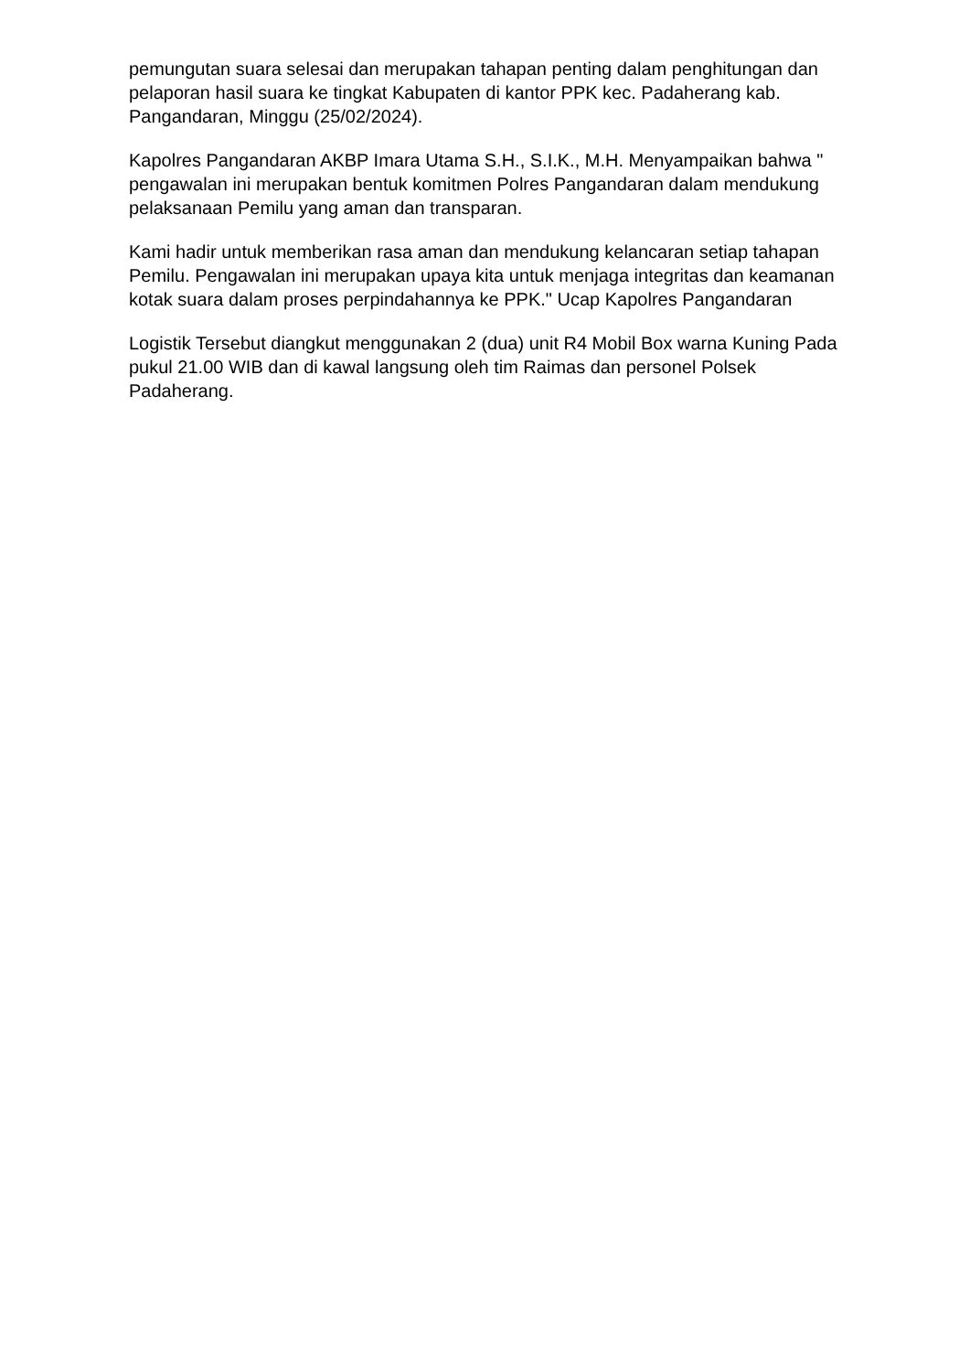pemungutan suara selesai dan merupakan tahapan penting dalam penghitungan dan pelaporan hasil suara ke tingkat Kabupaten di kantor PPK kec. Padaherang kab. Pangandaran, Minggu (25/02/2024).
Kapolres Pangandaran AKBP Imara Utama S.H., S.I.K., M.H. Menyampaikan bahwa " pengawalan ini merupakan bentuk komitmen Polres Pangandaran dalam mendukung pelaksanaan Pemilu yang aman dan transparan.
Kami hadir untuk memberikan rasa aman dan mendukung kelancaran setiap tahapan Pemilu. Pengawalan ini merupakan upaya kita untuk menjaga integritas dan keamanan kotak suara dalam proses perpindahannya ke PPK." Ucap Kapolres Pangandaran
Logistik Tersebut diangkut menggunakan 2 (dua) unit R4 Mobil Box warna Kuning Pada pukul 21.00 WIB dan di kawal langsung oleh tim Raimas dan personel Polsek Padaherang.